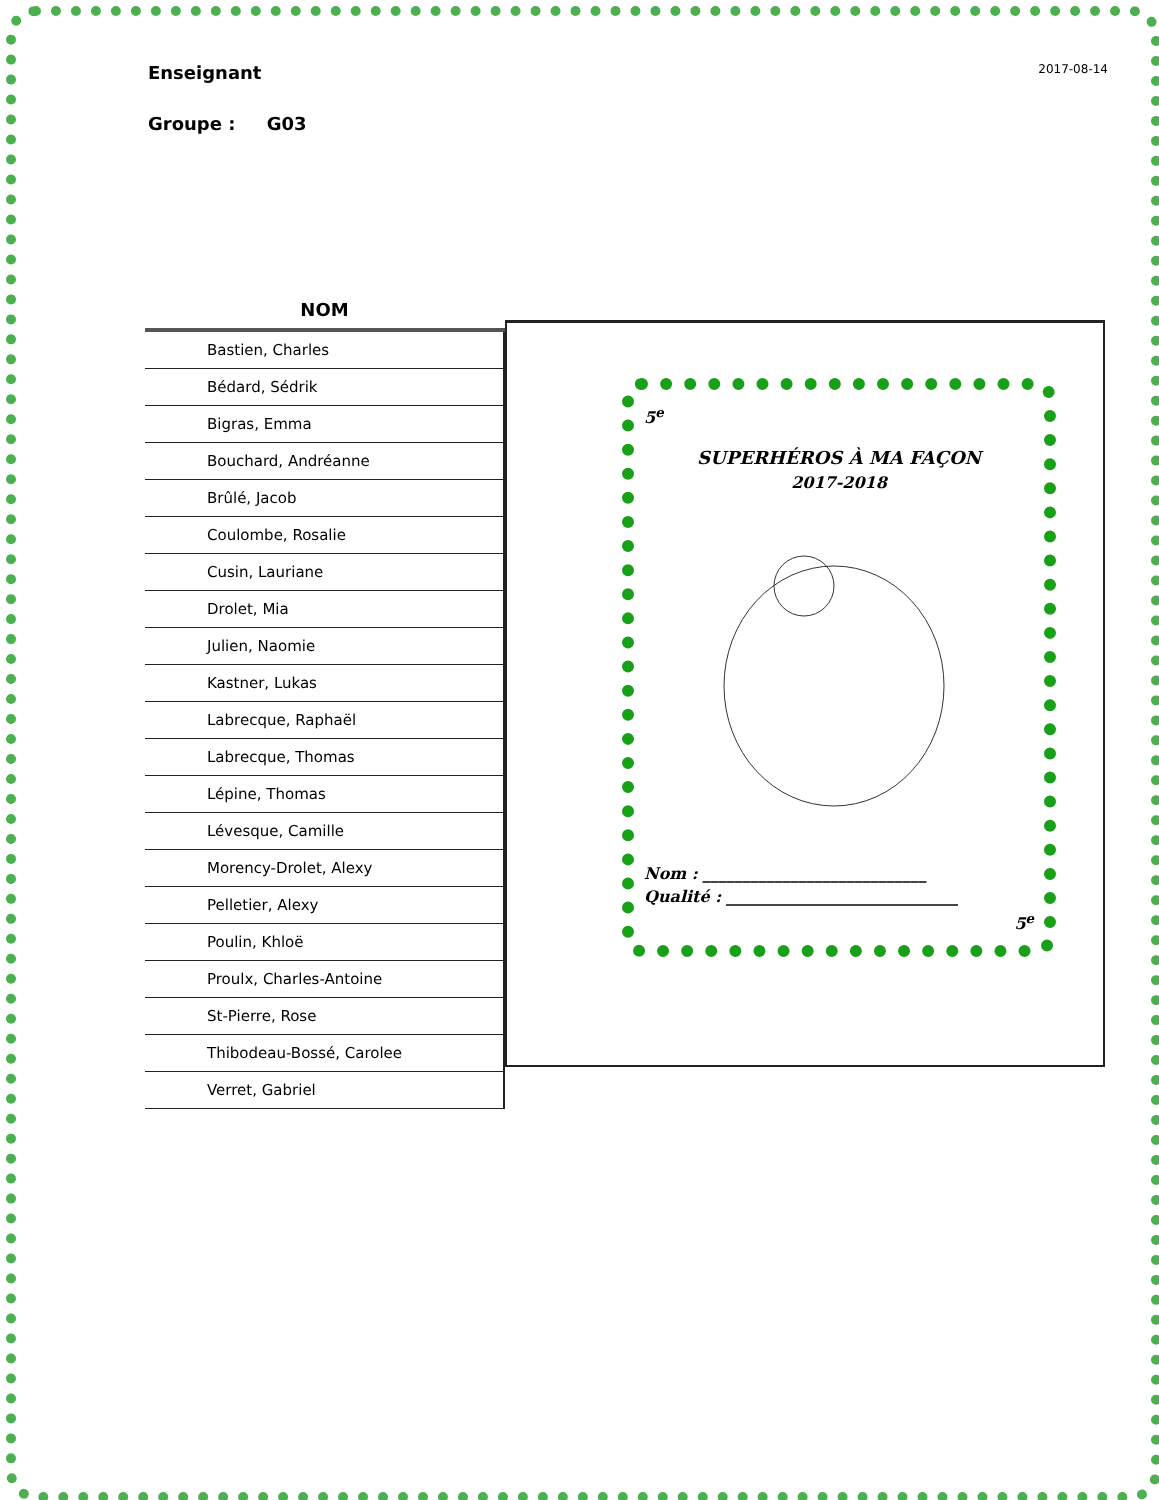2017-08-14
Enseignant
Groupe : G03
| NOM |
| --- |
| Bastien, Charles |
| Bédard, Sédrik |
| Bigras, Emma |
| Bouchard, Andréanne |
| Brûlé, Jacob |
| Coulombe, Rosalie |
| Cusin, Lauriane |
| Drolet, Mia |
| Julien, Naomie |
| Kastner, Lukas |
| Labrecque, Raphaël |
| Labrecque, Thomas |
| Lépine, Thomas |
| Lévesque, Camille |
| Morency-Drolet, Alexy |
| Pelletier, Alexy |
| Poulin, Khloë |
| Proulx, Charles-Antoine |
| St-Pierre, Rose |
| Thibodeau-Bossé, Carolee |
| Verret, Gabriel |
5<sup>e</sup>
SUPERHÉROS À MA FAÇON
2017-2018
Nom : ____________________________
Qualité : _____________________________
5<sup>e</sup>